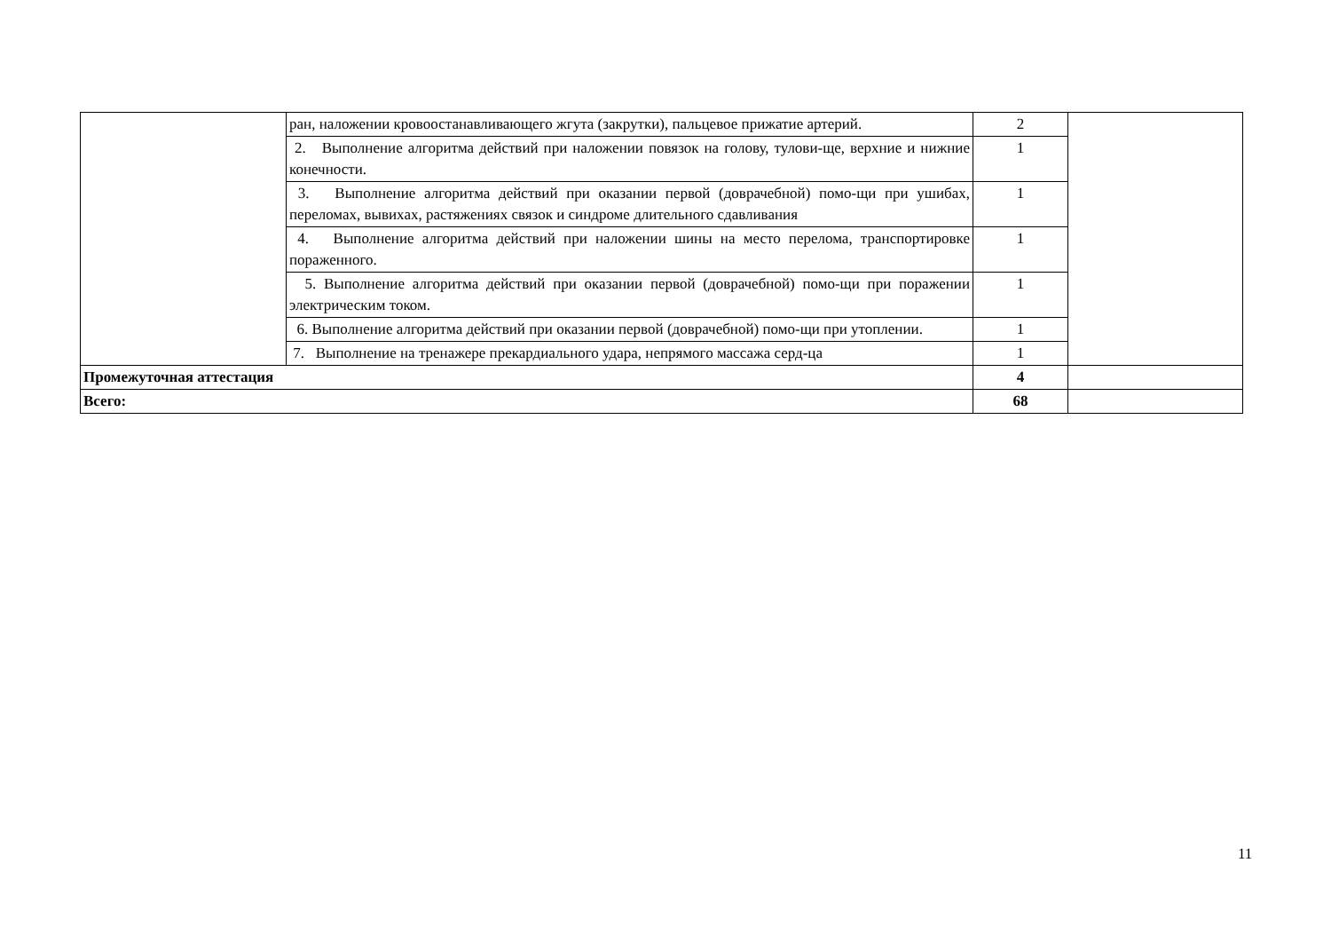| | ран, наложении кровоостанавливающего жгута (закрутки), пальцевое прижатие артерий. | 2 | |
| | 2. Выполнение алгоритма действий при наложении повязок на голову, тулови-ще, верхние и нижние конечности. | 1 | |
| | 3. Выполнение алгоритма действий при оказании первой (доврачебной) помо-щи при ушибах, переломах, вывихах, растяжениях связок и синдроме длительного сдавливания | 1 | |
| | 4. Выполнение алгоритма действий при наложении шины на место перелома, транспортировке пораженного. | 1 | |
| | 5. Выполнение алгоритма действий при оказании первой (доврачебной) помо-щи при поражении электрическим током. | 1 | |
| | 6. Выполнение алгоритма действий при оказании первой (доврачебной) помо-щи при утоплении. | 1 | |
| | 7. Выполнение на тренажере прекардиального удара, непрямого массажа серд-ца | 1 | |
| Промежуточная аттестация | | 4 | |
| Всего: | | 68 | |
11